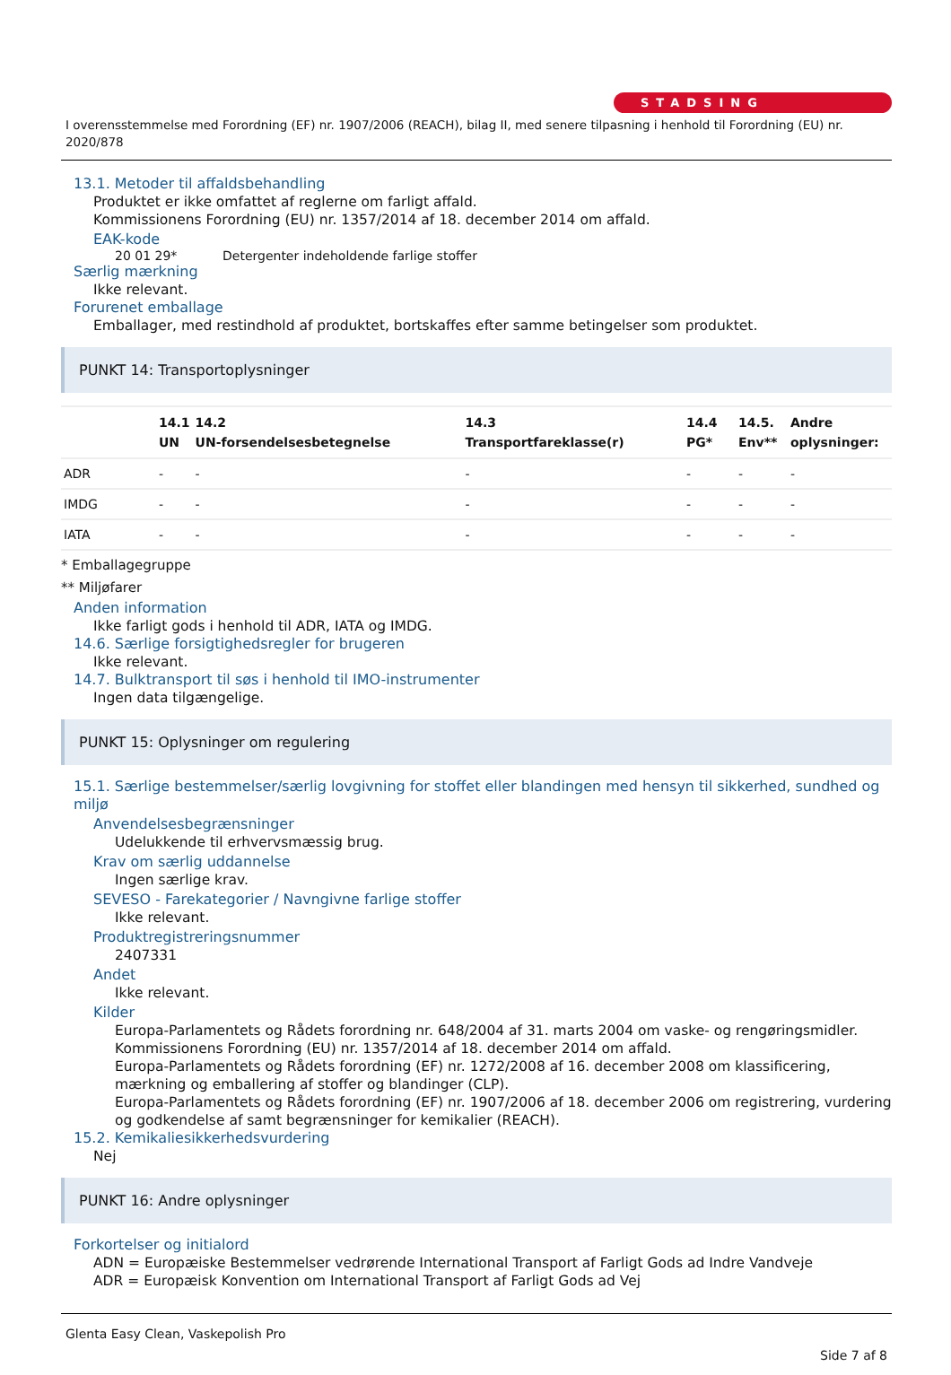STADSING
I overensstemmelse med Forordning (EF) nr. 1907/2006 (REACH), bilag II, med senere tilpasning i henhold til Forordning (EU) nr. 2020/878
13.1. Metoder til affaldsbehandling
Produktet er ikke omfattet af reglerne om farligt affald.
Kommissionens Forordning (EU) nr. 1357/2014 af 18. december 2014 om affald.
EAK-kode
20 01 29* Detergenter indeholdende farlige stoffer
Særlig mærkning
Ikke relevant.
Forurenet emballage
Emballager, med restindhold af produktet, bortskaffes efter samme betingelser som produktet.
PUNKT 14: Transportoplysninger
| | 14.1 UN | 14.2 UN-forsendelsesbetegnelse | 14.3 Transportfareklasse(r) | 14.4 PG* | 14.5. Env** | Andre oplysninger: |
| --- | --- | --- | --- | --- | --- | --- |
| ADR | - | - | - | - | - | - |
| IMDG | - | - | - | - | - | - |
| IATA | - | - | - | - | - | - |
* Emballagegruppe
** Miljøfarer
Anden information
Ikke farligt gods i henhold til ADR, IATA og IMDG.
14.6. Særlige forsigtighedsregler for brugeren
Ikke relevant.
14.7. Bulktransport til søs i henhold til IMO-instrumenter
Ingen data tilgængelige.
PUNKT 15: Oplysninger om regulering
15.1. Særlige bestemmelser/særlig lovgivning for stoffet eller blandingen med hensyn til sikkerhed, sundhed og miljø
Anvendelsesbegrænsninger
Udelukkende til erhvervsmæssig brug.
Krav om særlig uddannelse
Ingen særlige krav.
SEVESO - Farekategorier / Navngivne farlige stoffer
Ikke relevant.
Produktregistreringsnummer
2407331
Andet
Ikke relevant.
Kilder
Europa-Parlamentets og Rådets forordning nr. 648/2004 af 31. marts 2004 om vaske- og rengøringsmidler.
Kommissionens Forordning (EU) nr. 1357/2014 af 18. december 2014 om affald.
Europa-Parlamentets og Rådets forordning (EF) nr. 1272/2008 af 16. december 2008 om klassificering, mærkning og emballering af stoffer og blandinger (CLP).
Europa-Parlamentets og Rådets forordning (EF) nr. 1907/2006 af 18. december 2006 om registrering, vurdering og godkendelse af samt begrænsninger for kemikalier (REACH).
15.2. Kemikaliesikkerhedsvurdering
Nej
PUNKT 16: Andre oplysninger
Forkortelser og initialord
ADN = Europæiske Bestemmelser vedrørende International Transport af Farligt Gods ad Indre Vandveje
ADR = Europæisk Konvention om International Transport af Farligt Gods ad Vej
Glenta Easy Clean, Vaskepolish Pro
Side 7 af 8